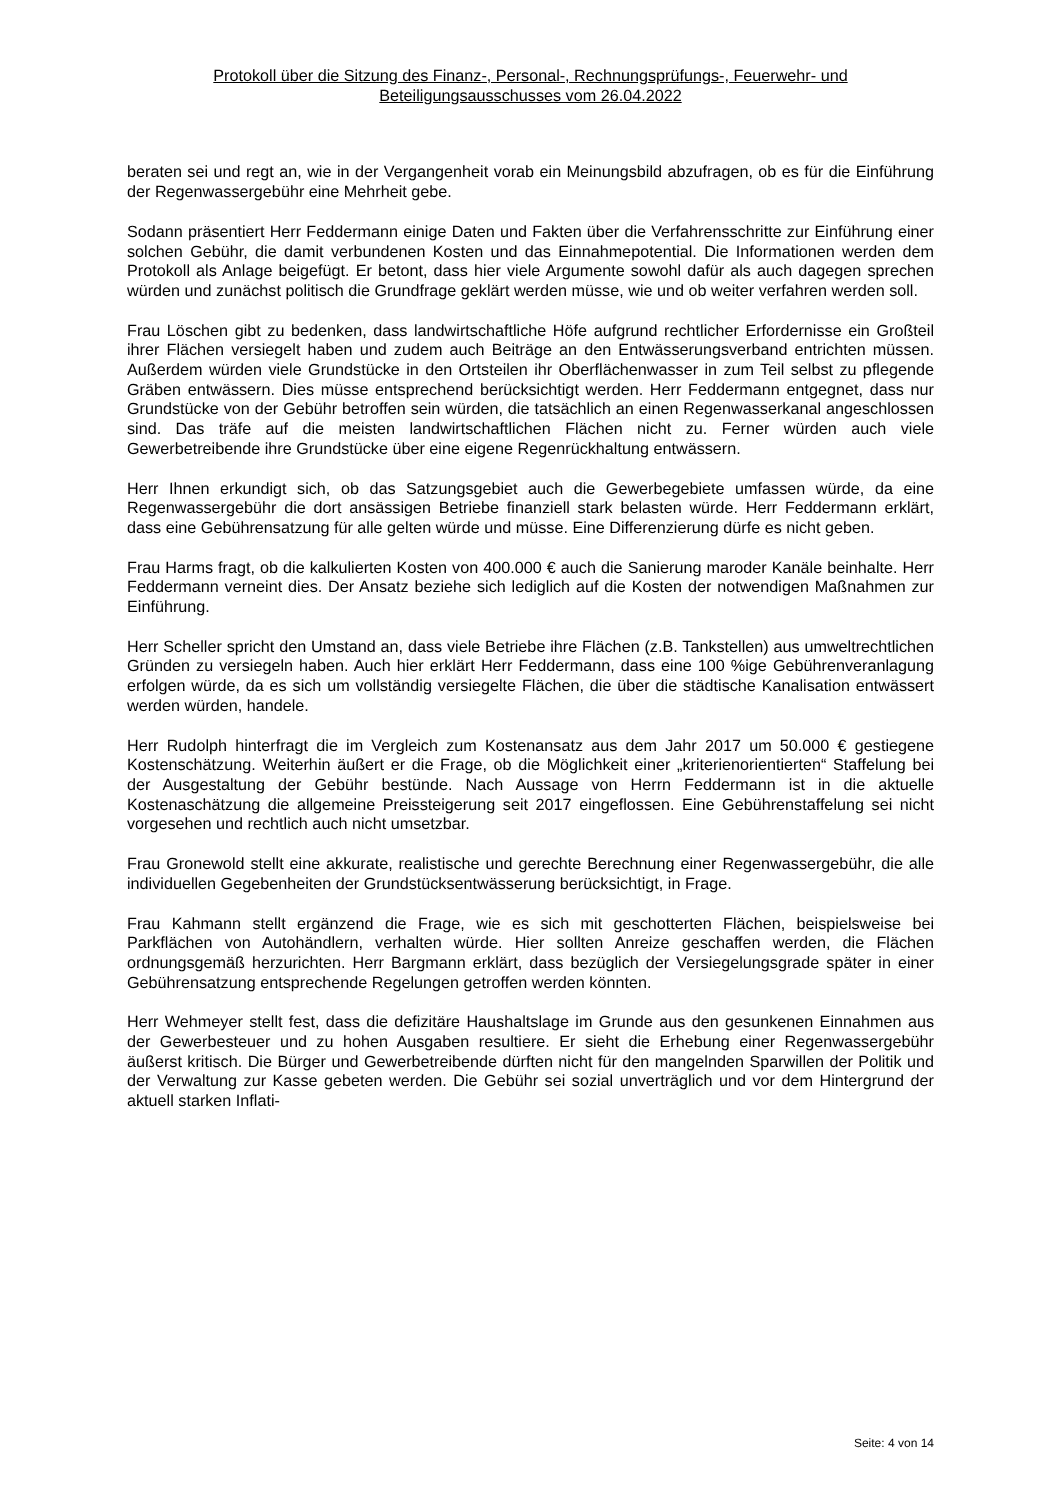Protokoll über die Sitzung des Finanz-, Personal-, Rechnungsprüfungs-, Feuerwehr- und
Beteiligungsausschusses vom 26.04.2022
beraten sei und regt an, wie in der Vergangenheit vorab ein Meinungsbild abzufragen, ob es für die Einführung der Regenwassergebühr eine Mehrheit gebe.
Sodann präsentiert Herr Feddermann einige Daten und Fakten über die Verfahrensschritte zur Einführung einer solchen Gebühr, die damit verbundenen Kosten und das Einnahmepotential. Die Informationen werden dem Protokoll als Anlage beigefügt. Er betont, dass hier viele Argumente sowohl dafür als auch dagegen sprechen würden und zunächst politisch die Grundfrage geklärt werden müsse, wie und ob weiter verfahren werden soll.
Frau Löschen gibt zu bedenken, dass landwirtschaftliche Höfe aufgrund rechtlicher Erfordernisse ein Großteil ihrer Flächen versiegelt haben und zudem auch Beiträge an den Entwässerungsverband entrichten müssen. Außerdem würden viele Grundstücke in den Ortsteilen ihr Oberflächenwasser in zum Teil selbst zu pflegende Gräben entwässern. Dies müsse entsprechend berücksichtigt werden. Herr Feddermann entgegnet, dass nur Grundstücke von der Gebühr betroffen sein würden, die tatsächlich an einen Regenwasserkanal angeschlossen sind. Das träfe auf die meisten landwirtschaftlichen Flächen nicht zu. Ferner würden auch viele Gewerbetreibende ihre Grundstücke über eine eigene Regenrückhaltung entwässern.
Herr Ihnen erkundigt sich, ob das Satzungsgebiet auch die Gewerbegebiete umfassen würde, da eine Regenwassergebühr die dort ansässigen Betriebe finanziell stark belasten würde. Herr Feddermann erklärt, dass eine Gebührensatzung für alle gelten würde und müsse. Eine Differenzierung dürfe es nicht geben.
Frau Harms fragt, ob die kalkulierten Kosten von 400.000 € auch die Sanierung maroder Kanäle beinhalte. Herr Feddermann verneint dies. Der Ansatz beziehe sich lediglich auf die Kosten der notwendigen Maßnahmen zur Einführung.
Herr Scheller spricht den Umstand an, dass viele Betriebe ihre Flächen (z.B. Tankstellen) aus umweltrechtlichen Gründen zu versiegeln haben. Auch hier erklärt Herr Feddermann, dass eine 100 %ige Gebührenveranlagung erfolgen würde, da es sich um vollständig versiegelte Flächen, die über die städtische Kanalisation entwässert werden würden, handele.
Herr Rudolph hinterfragt die im Vergleich zum Kostenansatz aus dem Jahr 2017 um 50.000 € gestiegene Kostenschätzung. Weiterhin äußert er die Frage, ob die Möglichkeit einer „kriterienorientierten“ Staffelung bei der Ausgestaltung der Gebühr bestünde. Nach Aussage von Herrn Feddermann ist in die aktuelle Kostenaschätzung die allgemeine Preissteigerung seit 2017 eingeflossen. Eine Gebührenstaffelung sei nicht vorgesehen und rechtlich auch nicht umsetzbar.
Frau Gronewold stellt eine akkurate, realistische und gerechte Berechnung einer Regenwassergebühr, die alle individuellen Gegebenheiten der Grundstücksentwässerung berücksichtigt, in Frage.
Frau Kahmann stellt ergänzend die Frage, wie es sich mit geschotterten Flächen, beispielsweise bei Parkflächen von Autohändlern, verhalten würde. Hier sollten Anreize geschaffen werden, die Flächen ordnungsgemäß herzurichten. Herr Bargmann erklärt, dass bezüglich der Versiegelungsgrade später in einer Gebührensatzung entsprechende Regelungen getroffen werden könnten.
Herr Wehmeyer stellt fest, dass die defizitäre Haushaltslage im Grunde aus den gesunkenen Einnahmen aus der Gewerbesteuer und zu hohen Ausgaben resultiere. Er sieht die Erhebung einer Regenwassergebühr äußerst kritisch. Die Bürger und Gewerbetreibende dürften nicht für den mangelnden Sparwillen der Politik und der Verwaltung zur Kasse gebeten werden. Die Gebühr sei sozial unverträglich und vor dem Hintergrund der aktuell starken Inflati-
Seite: 4 von 14